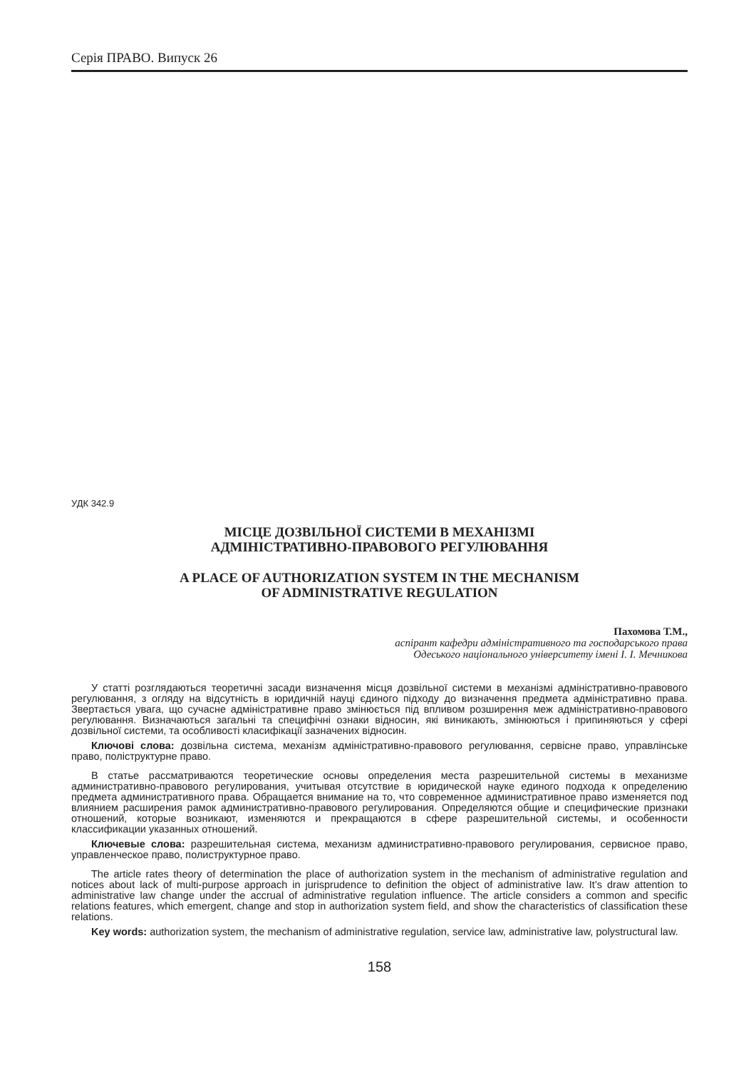Серія ПРАВО. Випуск 26
УДК 342.9
МІСЦЕ ДОЗВІЛЬНОЇ СИСТЕМИ В МЕХАНІЗМІ
АДМІНІСТРАТИВНО-ПРАВОВОГО РЕГУЛЮВАННЯ
A PLACE OF AUTHORIZATION SYSTEM IN THE MECHANISM
OF ADMINISTRATIVE REGULATION
Пахомова Т.М.,
аспірант кафедри адміністративного та господарського права
Одеського національного університету імені І. І. Мечникова
У статті розглядаються теоретичні засади визначення місця дозвільної системи в механізмі адміністративно-правового регулювання, з огляду на відсутність в юридичній науці єдиного підходу до визначення предмета адміністративно права. Звертається увага, що сучасне адміністративне право змінюється під впливом розширення меж адміністративно-правового регулювання. Визначаються загальні та специфічні ознаки відносин, які виникають, змінюються і припиняються у сфері дозвільної системи, та особливості класифікації зазначених відносин.
Ключові слова: дозвільна система, механізм адміністративно-правового регулювання, сервісне право, управлінське право, поліструктурне право.
В статье рассматриваются теоретические основы определения места разрешительной системы в механизме административно-правового регулирования, учитывая отсутствие в юридической науке единого подхода к определению предмета административного права. Обращается внимание на то, что современное административное право изменяется под влиянием расширения рамок административно-правового регулирования. Определяются общие и специфические признаки отношений, которые возникают, изменяются и прекращаются в сфере разрешительной системы, и особенности классификации указанных отношений.
Ключевые слова: разрешительная система, механизм административно-правового регулирования, сервисное право, управленческое право, полиструктурное право.
The article rates theory of determination the place of authorization system in the mechanism of administrative regulation and notices about lack of multi-purpose approach in jurisprudence to definition the object of administrative law. It’s draw attention to administrative law change under the accrual of administrative regulation influence. The article considers a common and specific relations features, which emergent, change and stop in authorization system field, and show the characteristics of classification these relations.
Key words: authorization system, the mechanism of administrative regulation, service law, administrative law, polystructural law.
158